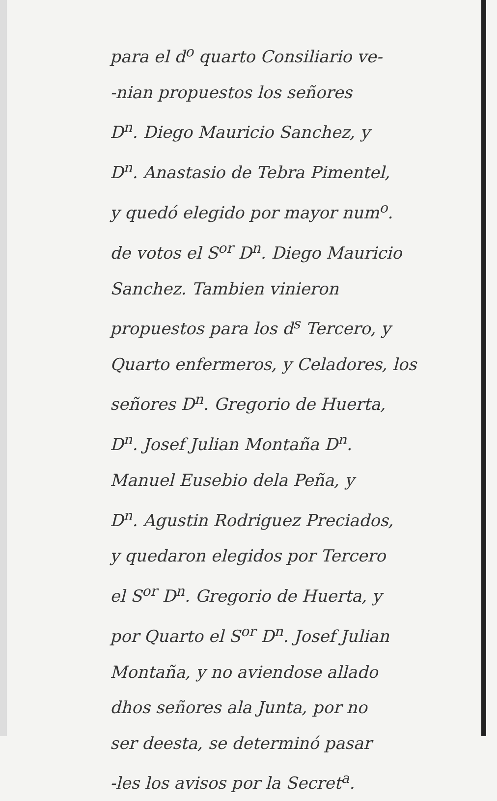para el d<sup>o</sup> quarto Consiliario ve-
-nian propuestos los señores
D<sup>n</sup>. Diego Mauricio Sanchez, y
D<sup>n</sup>. Anastasio de Tebra Pimentel,
y quedó elegido por mayor num<sup>o</sup>.
de votos el S<sup>or</sup> D<sup>n</sup>. Diego Mauricio
Sanchez. Tambien vinieron
propuestos para los d<sup>s</sup> Tercero, y
Quarto enfermeros, y Celadores, los
señores D<sup>n</sup>. Gregorio de Huerta,
D<sup>n</sup>. Josef Julian Montaña D<sup>n</sup>.
Manuel Eusebio dela Peña, y
D<sup>n</sup>. Agustin Rodriguez Preciados,
y quedaron elegidos por Tercero
el S<sup>or</sup> D<sup>n</sup>. Gregorio de Huerta, y
por Quarto el S<sup>or</sup> D<sup>n</sup>. Josef Julian
Montaña, y no aviendose allado
dhos señores ala Junta, por no
ser deesta, se determinó pasar
-les los avisos por la Secret<sup>a</sup>.